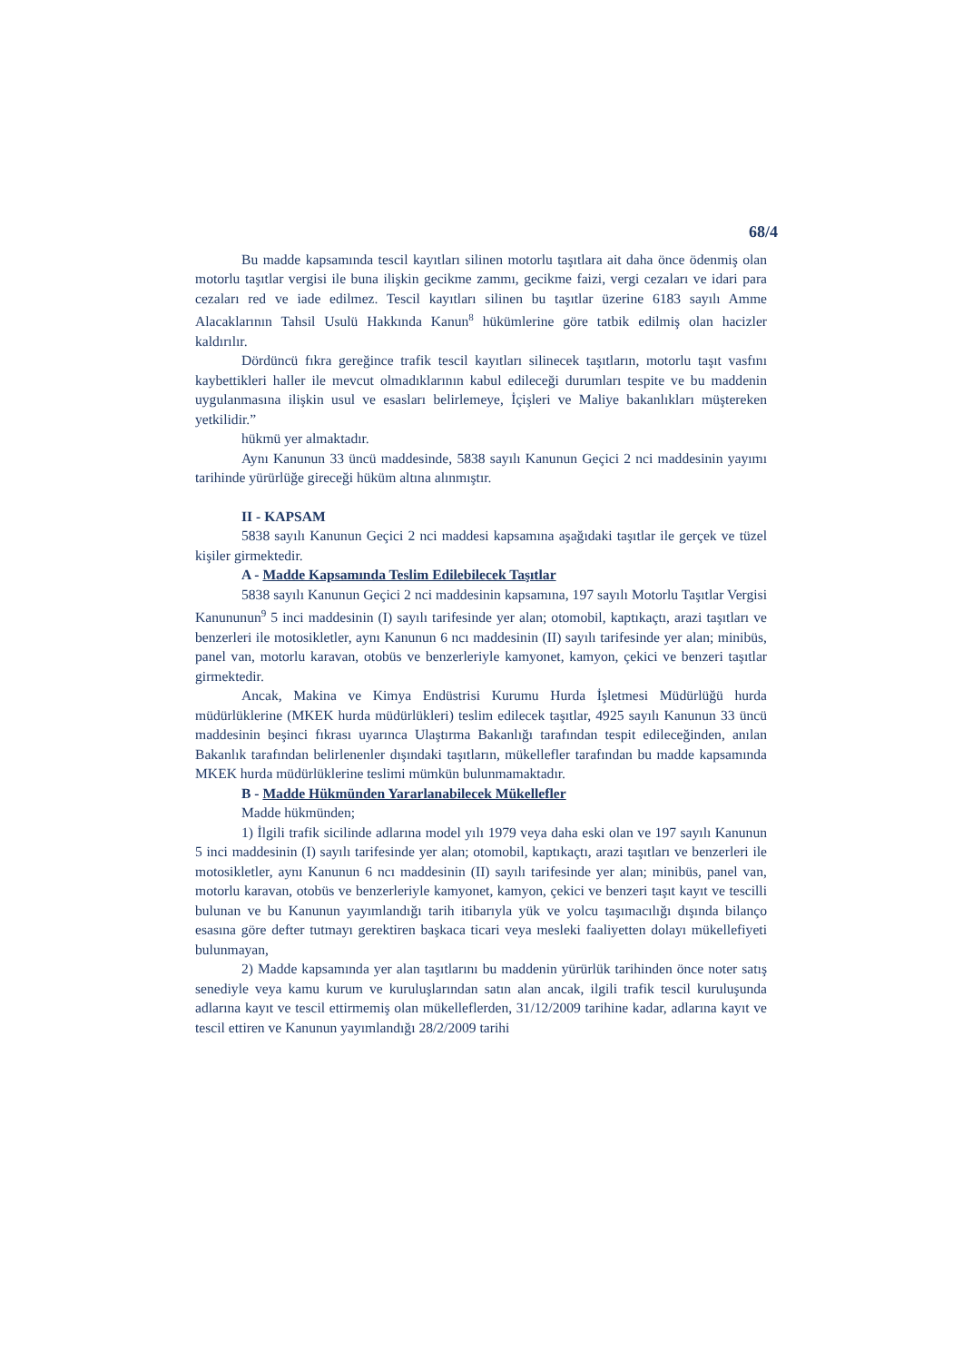68/4
Bu madde kapsamında tescil kayıtları silinen motorlu taşıtlara ait daha önce ödenmiş olan motorlu taşıtlar vergisi ile buna ilişkin gecikme zammı, gecikme faizi, vergi cezaları ve idari para cezaları red ve iade edilmez. Tescil kayıtları silinen bu taşıtlar üzerine 6183 sayılı Amme Alacaklarının Tahsil Usulü Hakkında Kanun<sup>8</sup> hükümlerine göre tatbik edilmiş olan hacizler kaldırılır.
Dördüncü fıkra gereğince trafik tescil kayıtları silinecek taşıtların, motorlu taşıt vasfını kaybettikleri haller ile mevcut olmadıklarının kabul edileceği durumları tespite ve bu maddenin uygulanmasına ilişkin usul ve esasları belirlemeye, İçişleri ve Maliye bakanlıkları müştereken yetkilidir.”
hükmü yer almaktadır.
Aynı Kanunun 33 üncü maddesinde, 5838 sayılı Kanunun Geçici 2 nci maddesinin yayımı tarihinde yürürlüğe gireceği hüküm altına alınmıştır.
II - KAPSAM
5838 sayılı Kanunun Geçici 2 nci maddesi kapsamına aşağıdaki taşıtlar ile gerçek ve tüzel kişiler girmektedir.
A - Madde Kapsamında Teslim Edilebilecek Taşıtlar
5838 sayılı Kanunun Geçici 2 nci maddesinin kapsamına, 197 sayılı Motorlu Taşıtlar Vergisi Kanununun<sup>9</sup> 5 inci maddesinin (I) sayılı tarifesinde yer alan; otomobil, kaptıkaçtı, arazi taşıtları ve benzerleri ile motosikletler, aynı Kanunun 6 ncı maddesinin (II) sayılı tarifesinde yer alan; minibüs, panel van, motorlu karavan, otobüs ve benzerleriyle kamyonet, kamyon, çekici ve benzeri taşıtlar girmektedir.
Ancak, Makina ve Kimya Endüstrisi Kurumu Hurda İşletmesi Müdürlüğü hurda müdürlüklerine (MKEK hurda müdürlükleri) teslim edilecek taşıtlar, 4925 sayılı Kanunun 33 üncü maddesinin beşinci fıkrası uyarınca Ulaştırma Bakanlığı tarafından tespit edileceğinden, anılan Bakanlık tarafından belirlenenler dışındaki taşıtların, mükellefler tarafından bu madde kapsamında MKEK hurda müdürlüklerine teslimi mümkün bulunmamaktadır.
B - Madde Hükmünden Yararlanabilecek Mükellefler
Madde hükmünden;
1) İlgili trafik sicilinde adlarına model yılı 1979 veya daha eski olan ve 197 sayılı Kanunun 5 inci maddesinin (I) sayılı tarifesinde yer alan; otomobil, kaptıkaçtı, arazi taşıtları ve benzerleri ile motosikletler, aynı Kanunun 6 ncı maddesinin (II) sayılı tarifesinde yer alan; minibüs, panel van, motorlu karavan, otobüs ve benzerleriyle kamyonet, kamyon, çekici ve benzeri taşıt kayıt ve tescilli bulunan ve bu Kanunun yayımlandığı tarih itibarıyla yük ve yolcu taşımacılığı dışında bilanço esasına göre defter tutmayı gerektiren başkaca ticari veya mesleki faaliyetten dolayı mükellefiyeti bulunmayan,
2) Madde kapsamında yer alan taşıtlarını bu maddenin yürürlük tarihinden önce noter satış senediyle veya kamu kurum ve kuruluşlarından satın alan ancak, ilgili trafik tescil kuruluşunda adlarına kayıt ve tescil ettirmemiş olan mükelleflerden, 31/12/2009 tarihine kadar, adlarına kayıt ve tescil ettiren ve Kanunun yayımlandığı 28/2/2009 tarihi